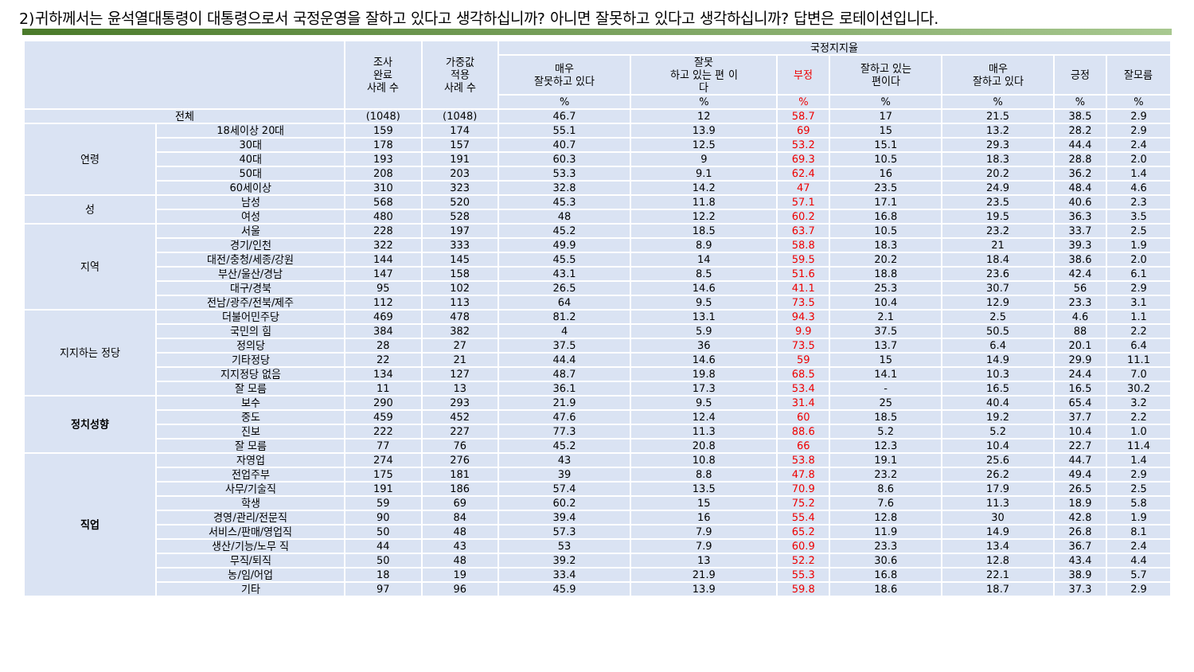2)귀하께서는 윤석열대통령이 대통령으로서 국정운영을 잘하고 있다고 생각하십니까? 아니면 잘못하고 있다고 생각하십니까? 답변은 로테이션입니다.
| | | 조사 완료 사례 수 | 가중값 적용 사례 수 | 국정지지율 | | | | | | |
| --- | --- | --- | --- | --- | --- | --- | --- | --- | --- | --- |
| | | | | 매우 잘못하고 있다 | 잘못 하고 있는 편 이 다 | 부정 | 잘하고 있는 편이다 | 매우 잘하고 있다 | 긍정 | 잘모름 |
| | | | | % | % | % | % | % | % | % |
| 전체 | | (1048) | (1048) | 46.7 | 12 | 58.7 | 17 | 21.5 | 38.5 | 2.9 |
| 연령 | 18세이상 20대 | 159 | 174 | 55.1 | 13.9 | 69 | 15 | 13.2 | 28.2 | 2.9 |
| | 30대 | 178 | 157 | 40.7 | 12.5 | 53.2 | 15.1 | 29.3 | 44.4 | 2.4 |
| | 40대 | 193 | 191 | 60.3 | 9 | 69.3 | 10.5 | 18.3 | 28.8 | 2.0 |
| | 50대 | 208 | 203 | 53.3 | 9.1 | 62.4 | 16 | 20.2 | 36.2 | 1.4 |
| | 60세이상 | 310 | 323 | 32.8 | 14.2 | 47 | 23.5 | 24.9 | 48.4 | 4.6 |
| 성 | 남성 | 568 | 520 | 45.3 | 11.8 | 57.1 | 17.1 | 23.5 | 40.6 | 2.3 |
| | 여성 | 480 | 528 | 48 | 12.2 | 60.2 | 16.8 | 19.5 | 36.3 | 3.5 |
| 지역 | 서울 | 228 | 197 | 45.2 | 18.5 | 63.7 | 10.5 | 23.2 | 33.7 | 2.5 |
| | 경기/인천 | 322 | 333 | 49.9 | 8.9 | 58.8 | 18.3 | 21 | 39.3 | 1.9 |
| | 대전/충청/세종/강원 | 144 | 145 | 45.5 | 14 | 59.5 | 20.2 | 18.4 | 38.6 | 2.0 |
| | 부산/울산/경남 | 147 | 158 | 43.1 | 8.5 | 51.6 | 18.8 | 23.6 | 42.4 | 6.1 |
| | 대구/경북 | 95 | 102 | 26.5 | 14.6 | 41.1 | 25.3 | 30.7 | 56 | 2.9 |
| | 전남/광주/전북/제주 | 112 | 113 | 64 | 9.5 | 73.5 | 10.4 | 12.9 | 23.3 | 3.1 |
| 지지하는 정당 | 더불어민주당 | 469 | 478 | 81.2 | 13.1 | 94.3 | 2.1 | 2.5 | 4.6 | 1.1 |
| | 국민의 힘 | 384 | 382 | 4 | 5.9 | 9.9 | 37.5 | 50.5 | 88 | 2.2 |
| | 정의당 | 28 | 27 | 37.5 | 36 | 73.5 | 13.7 | 6.4 | 20.1 | 6.4 |
| | 기타정당 | 22 | 21 | 44.4 | 14.6 | 59 | 15 | 14.9 | 29.9 | 11.1 |
| | 지지정당 없음 | 134 | 127 | 48.7 | 19.8 | 68.5 | 14.1 | 10.3 | 24.4 | 7.0 |
| | 잘 모름 | 11 | 13 | 36.1 | 17.3 | 53.4 | - | 16.5 | 16.5 | 30.2 |
| 정치성향 | 보수 | 290 | 293 | 21.9 | 9.5 | 31.4 | 25 | 40.4 | 65.4 | 3.2 |
| | 중도 | 459 | 452 | 47.6 | 12.4 | 60 | 18.5 | 19.2 | 37.7 | 2.2 |
| | 진보 | 222 | 227 | 77.3 | 11.3 | 88.6 | 5.2 | 5.2 | 10.4 | 1.0 |
| | 잘 모름 | 77 | 76 | 45.2 | 20.8 | 66 | 12.3 | 10.4 | 22.7 | 11.4 |
| 직업 | 자영업 | 274 | 276 | 43 | 10.8 | 53.8 | 19.1 | 25.6 | 44.7 | 1.4 |
| | 전업주부 | 175 | 181 | 39 | 8.8 | 47.8 | 23.2 | 26.2 | 49.4 | 2.9 |
| | 사무/기술직 | 191 | 186 | 57.4 | 13.5 | 70.9 | 8.6 | 17.9 | 26.5 | 2.5 |
| | 학생 | 59 | 69 | 60.2 | 15 | 75.2 | 7.6 | 11.3 | 18.9 | 5.8 |
| | 경영/관리/전문직 | 90 | 84 | 39.4 | 16 | 55.4 | 12.8 | 30 | 42.8 | 1.9 |
| | 서비스/판매/영업직 | 50 | 48 | 57.3 | 7.9 | 65.2 | 11.9 | 14.9 | 26.8 | 8.1 |
| | 생산/기능/노무 직 | 44 | 43 | 53 | 7.9 | 60.9 | 23.3 | 13.4 | 36.7 | 2.4 |
| | 무직/퇴직 | 50 | 48 | 39.2 | 13 | 52.2 | 30.6 | 12.8 | 43.4 | 4.4 |
| | 농/임/어업 | 18 | 19 | 33.4 | 21.9 | 55.3 | 16.8 | 22.1 | 38.9 | 5.7 |
| | 기타 | 97 | 96 | 45.9 | 13.9 | 59.8 | 18.6 | 18.7 | 37.3 | 2.9 |